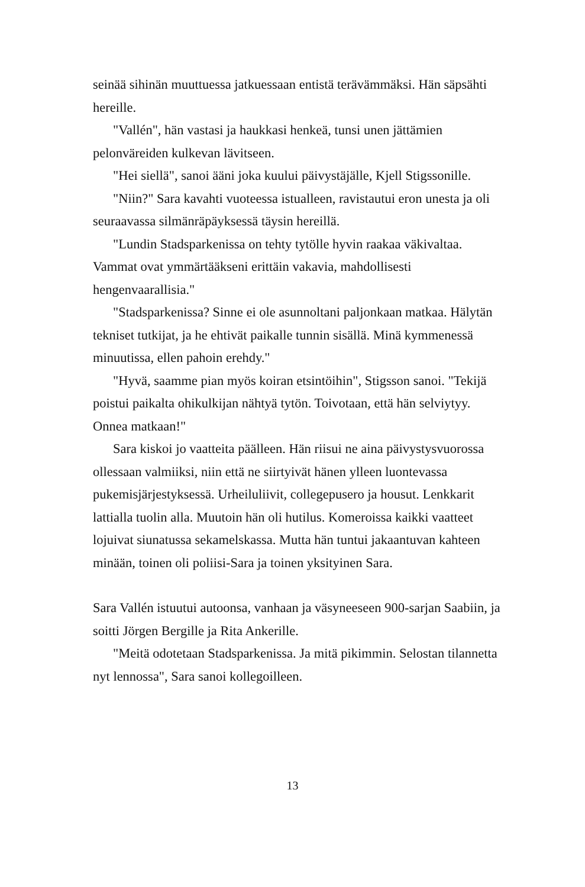seinää sihinän muuttuessa jatkuessaan entistä terävämmäksi. Hän säpsähti hereille.
"Vallén", hän vastasi ja haukkasi henkeä, tunsi unen jättämien pelonväreiden kulkevan lävitseen.
"Hei siellä", sanoi ääni joka kuului päivystäjälle, Kjell Stigssonille.
"Niin?" Sara kavahti vuoteessa istualleen, ravistautui eron unesta ja oli seuraavassa silmänräpäyksessä täysin hereillä.
"Lundin Stadsparkenissa on tehty tytölle hyvin raakaa väkivaltaa. Vammat ovat ymmärtääkseni erittäin vakavia, mahdollisesti hengenvaarallisia."
"Stadsparkenissa? Sinne ei ole asunnoltani paljonkaan matkaa. Hälytän tekniset tutkijat, ja he ehtivät paikalle tunnin sisällä. Minä kymmenessä minuutissa, ellen pahoin erehdy."
"Hyvä, saamme pian myös koiran etsintöihin", Stigsson sanoi. "Tekijä poistui paikalta ohikulkijan nähtyä tytön. Toivotaan, että hän selviytyy. Onnea matkaan!"
Sara kiskoi jo vaatteita päälleen. Hän riisui ne aina päivystysvuorossa ollessaan valmiiksi, niin että ne siirtyivät hänen ylleen luontevassa pukemisjärjestyksessä. Urheiluliivit, collegepusero ja housut. Lenkkarit lattialla tuolin alla. Muutoin hän oli hutilus. Komeroissa kaikki vaatteet lojuivat siunatussa sekamelskassa. Mutta hän tuntui jakaantuvan kahteen minään, toinen oli poliisi-Sara ja toinen yksityinen Sara.
Sara Vallén istuutui autoonsa, vanhaan ja väsyneeseen 900-sarjan Saabiin, ja soitti Jörgen Bergille ja Rita Ankerille.
"Meitä odotetaan Stadsparkenissa. Ja mitä pikimmin. Selostan tilannetta nyt lennossa", Sara sanoi kollegoilleen.
13